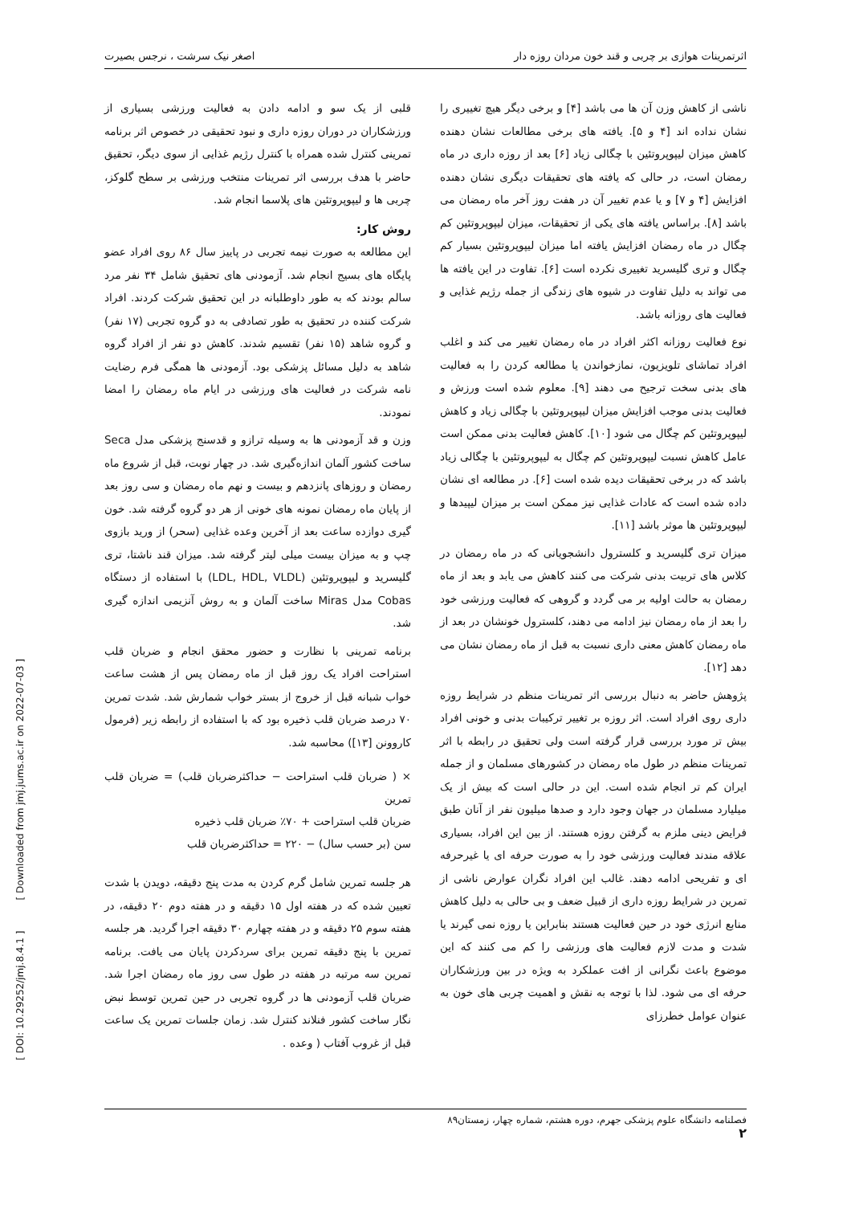اثرتمرینات هوازی بر چربی و قند خون مردان روزه دار اصغر نیک سرشت ، نرجس بصیرت
ناشی از کاهش وزن آن ها می باشد [۴] و برخی دیگر هیچ تغییری را نشان نداده اند [۴ و ۵]. یافته های برخی مطالعات نشان دهنده کاهش میزان لیپوپروتئین با چگالی زیاد [۶] بعد از روزه داری در ماه رمضان است، در حالی که یافته های تحقیقات دیگری نشان دهنده افزایش [۴ و ۷] و یا عدم تغییر آن در هفت روز آخر ماه رمضان می باشد [۸]. براساس یافته های یکی از تحقیقات، میزان لیپوپروتئین کم چگال در ماه رمضان افزایش یافته اما میزان لیپوپروتئین بسیار کم چگال و تری گلیسرید تغییری نکرده است [۶]. تفاوت در این یافته ها می تواند به دلیل تفاوت در شیوه های زندگی از جمله رژیم غذایی و فعالیت های روزانه باشد.
نوع فعالیت روزانه اکثر افراد در ماه رمضان تغییر می کند و اغلب افراد تماشای تلویزیون، نمازخواندن یا مطالعه کردن را به فعالیت های بدنی سخت ترجیح می دهند [۹]. معلوم شده است ورزش و فعالیت بدنی موجب افزایش میزان لیپوپروتئین با چگالی زیاد و کاهش لیپوپروتئین کم چگال می شود [۱۰]. کاهش فعالیت بدنی ممکن است عامل کاهش نسبت لیپوپروتئین کم چگال به لیپوپروتئین با چگالی زیاد باشد که در برخی تحقیقات دیده شده است [۶]. در مطالعه ای نشان داده شده است که عادات غذایی نیز ممکن است بر میزان لیپیدها و لیپوپروتئین ها موثر باشد [۱۱].
میزان تری گلیسرید و کلسترول دانشجویانی که در ماه رمضان در کلاس های تربیت بدنی شرکت می کنند کاهش می یابد و بعد از ماه رمضان به حالت اولیه بر می گردد و گروهی که فعالیت ورزشی خود را بعد از ماه رمضان نیز ادامه می دهند، کلسترول خونشان در بعد از ماه رمضان کاهش معنی داری نسبت به قبل از ماه رمضان نشان می دهد [۱۲].
پژوهش حاضر به دنبال بررسی اثر تمرینات منظم در شرایط روزه داری روی افراد است. اثر روزه بر تغییر ترکیبات بدنی و خونی افراد بیش تر مورد بررسی قرار گرفته است ولی تحقیق در رابطه با اثر تمرینات منظم در طول ماه رمضان در کشورهای مسلمان و از جمله ایران کم تر انجام شده است. این در حالی است که بیش از یک میلیارد مسلمان در جهان وجود دارد و صدها میلیون نفر از آنان طبق فرایض دینی ملزم به گرفتن روزه هستند. از بین این افراد، بسیاری علاقه مندند فعالیت ورزشی خود را به صورت حرفه ای یا غیرحرفه ای و تفریحی ادامه دهند. غالب این افراد نگران عوارض ناشی از تمرین در شرایط روزه داری از قبیل ضعف و بی حالی به دلیل کاهش منابع انرژی خود در حین فعالیت هستند بنابراین یا روزه نمی گیرند یا شدت و مدت لازم فعالیت های ورزشی را کم می کنند که این موضوع باعث نگرانی از افت عملکرد به ویژه در بین ورزشکاران حرفه ای می شود. لذا با توجه به نقش و اهمیت چربی های خون به عنوان عوامل خطرزای
قلبی از یک سو و ادامه دادن به فعالیت ورزشی بسیاری از ورزشکاران در دوران روزه داری و نبود تحقیقی در خصوص اثر برنامه تمرینی کنترل شده همراه با کنترل رژیم غذایی از سوی دیگر، تحقیق حاضر با هدف بررسی اثر تمرینات منتخب ورزشی بر سطح گلوکز، چربی ها و لیپوپروتئین های پلاسما انجام شد.
روش کار:
این مطالعه به صورت نیمه تجربی در پاییز سال ۸۶ روی افراد عضو پایگاه های بسیج انجام شد. آزمودنی های تحقیق شامل ۳۴ نفر مرد سالم بودند که به طور داوطلبانه در این تحقیق شرکت کردند. افراد شرکت کننده در تحقیق به طور تصادفی به دو گروه تجربی (۱۷ نفر) و گروه شاهد (۱۵ نفر) تقسیم شدند. کاهش دو نفر از افراد گروه شاهد به دلیل مسائل پزشکی بود. آزمودنی ها همگی فرم رضایت نامه شرکت در فعالیت های ورزشی در ایام ماه رمضان را امضا نمودند.
وزن و قد آزمودنی ها به وسیله ترازو و قدسنج پزشکی مدل Seca ساخت کشور آلمان اندازه‌گیری شد. در چهار نوبت، قبل از شروع ماه رمضان و روزهای پانزدهم و بیست و نهم ماه رمضان و سی روز بعد از پایان ماه رمضان نمونه های خونی از هر دو گروه گرفته شد. خون گیری دوازده ساعت بعد از آخرین وعده غذایی (سحر) از ورید بازوی چپ و به میزان بیست میلی لیتر گرفته شد. میزان قند ناشتا، تری گلیسرید و لیپوپروتئین (LDL, HDL, VLDL) با استفاده از دستگاه Cobas مدل Miras ساخت آلمان و به روش آنزیمی اندازه گیری شد.
برنامه تمرینی با نظارت و حضور محقق انجام و ضربان قلب استراحت افراد یک روز قبل از ماه رمضان پس از هشت ساعت خواب شبانه قبل از خروج از بستر خواب شمارش شد. شدت تمرین ۷۰ درصد ضربان قلب ذخیره بود که با استفاده از رابطه زیر (فرمول کاروونن [۱۳]) محاسبه شد.
× ( ضربان قلب استراحت − حداکثرضربان قلب) = ضربان قلب تمرین
ضربان قلب استراحت + ۷۰٪ ضربان قلب ذخیره
سن (بر حسب سال) − ۲۲۰ = حداکثرضربان قلب
هر جلسه تمرین شامل گرم کردن به مدت پنج دقیقه، دویدن با شدت تعیین شده که در هفته اول ۱۵ دقیقه و در هفته دوم ۲۰ دقیقه، در هفته سوم ۲۵ دقیقه و در هفته چهارم ۳۰ دقیقه اجرا گردید. هر جلسه تمرین با پنج دقیقه تمرین برای سردکردن پایان می یافت. برنامه تمرین سه مرتبه در هفته در طول سی روز ماه رمضان اجرا شد. ضربان قلب آزمودنی ها در گروه تجربی در حین تمرین توسط نبض نگار ساخت کشور فنلاند کنترل شد. زمان جلسات تمرین یک ساعت قبل از غروب آفتاب ( وعده .
فصلنامه دانشگاه علوم پزشکی جهرم، دوره هشتم، شماره چهار، زمستان۸۹
۲
[ DOI: 10.29252/jmj.8.4.1 ] [ Downloaded from jmj.jums.ac.ir on 2022-07-03 ]